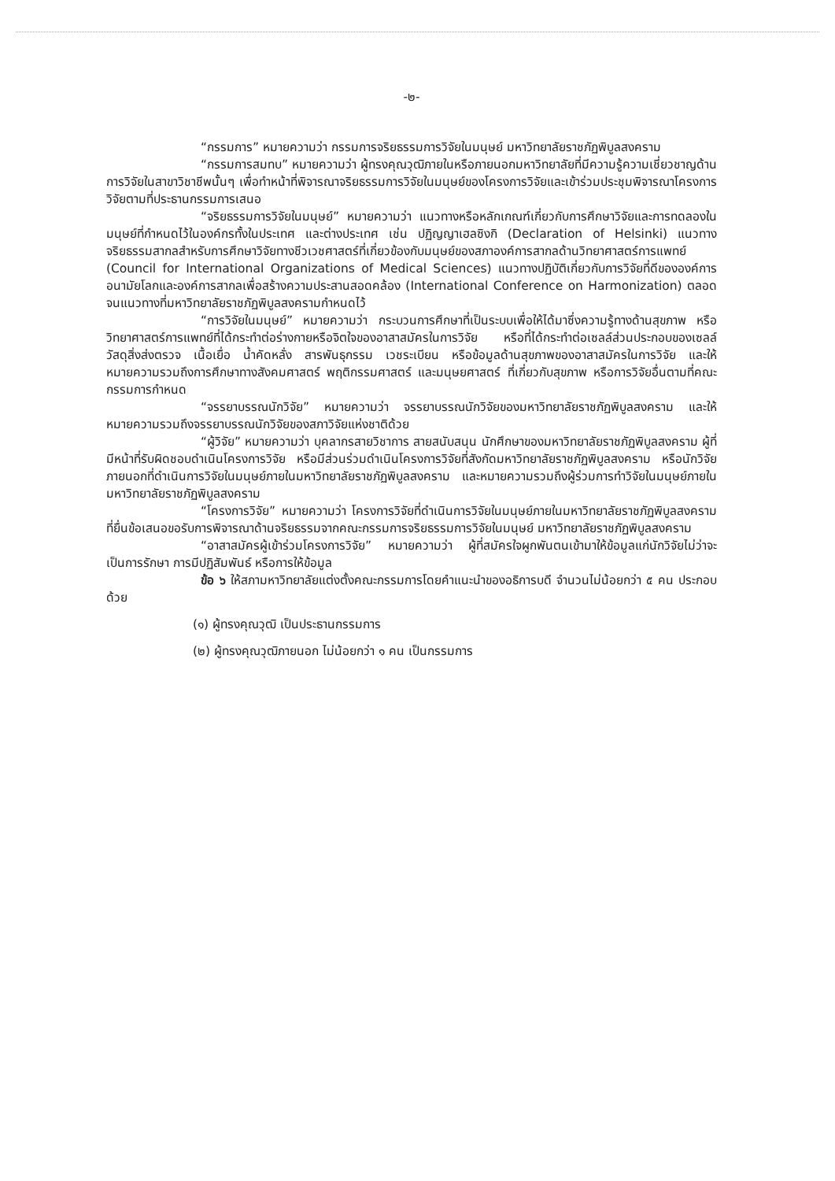-๒-
“กรรมการ” หมายความว่า กรรมการจริยธรรมการวิจัยในมนุษย์ มหาวิทยาลัยราชภัฏพิบูลสงคราม
“กรรมการสมทบ” หมายความว่า ผู้ทรงคุณวุฒิภายในหรือภายนอกมหาวิทยาลัยที่มีความรู้ความเชี่ยวชาญด้านการวิจัยในสาขาวิชาชีพนั้นๆ เพื่อทำหน้าที่พิจารณาจริยธรรมการวิจัยในมนุษย์ของโครงการวิจัยและเข้าร่วมประชุมพิจารณาโครงการวิจัยตามที่ประธานกรรมการเสนอ
“จริยธรรมการวิจัยในมนุษย์” หมายความว่า แนวทางหรือหลักเกณฑ์เกี่ยวกับการศึกษาวิจัยและการทดลองในมนุษย์ที่กำหนดไว้ในองค์กรทั้งในประเทศ และต่างประเทศ เช่น ปฏิญญาเฮลซิงกิ (Declaration of Helsinki) แนวทางจริยธรรมสากลสำหรับการศึกษาวิจัยทางชีวเวชศาสตร์ที่เกี่ยวข้องกับมนุษย์ของสภาองค์การสากลด้านวิทยาศาสตร์การแพทย์ (Council for International Organizations of Medical Sciences) แนวทางปฏิบัติเกี่ยวกับการวิจัยที่ดีขององค์การอนามัยโลกและองค์การสากลเพื่อสร้างความประสานสอดคล้อง (International Conference on Harmonization) ตลอดจนแนวทางที่มหาวิทยาลัยราชภัฏพิบูลสงครามกำหนดไว้
“การวิจัยในมนุษย์” หมายความว่า กระบวนการศึกษาที่เป็นระบบเพื่อให้ได้มาซึ่งความรู้ทางด้านสุขภาพ หรือวิทยาศาสตร์การแพทย์ที่ได้กระทำต่อร่างกายหรือจิตใจของอาสาสมัครในการวิจัย หรือที่ได้กระทำต่อเซลล์ส่วนประกอบของเซลล์ วัสดุสิ่งส่งตรวจ เนื้อเยื่อ น้ำคัดหลั่ง สารพันธุกรรม เวชระเบียน หรือข้อมูลด้านสุขภาพของอาสาสมัครในการวิจัย และให้หมายความรวมถึงการศึกษาทางสังคมศาสตร์ พฤติกรรมศาสตร์ และมนุษยศาสตร์ ที่เกี่ยวกับสุขภาพ หรือการวิจัยอื่นตามที่คณะกรรมการกำหนด
“จรรยาบรรณนักวิจัย” หมายความว่า จรรยาบรรณนักวิจัยของมหาวิทยาลัยราชภัฏพิบูลสงคราม และให้หมายความรวมถึงจรรยาบรรณนักวิจัยของสภาวิจัยแห่งชาติด้วย
“ผู้วิจัย” หมายความว่า บุคลากรสายวิชาการ สายสนับสนุน นักศึกษาของมหาวิทยาลัยราชภัฏพิบูลสงคราม ผู้ที่มีหน้าที่รับผิดชอบดำเนินโครงการวิจัย หรือมีส่วนร่วมดำเนินโครงการวิจัยที่สังกัดมหาวิทยาลัยราชภัฏพิบูลสงคราม หรือนักวิจัยภายนอกที่ดำเนินการวิจัยในมนุษย์ภายในมหาวิทยาลัยราชภัฏพิบูลสงคราม และหมายความรวมถึงผู้ร่วมการทำวิจัยในมนุษย์ภายในมหาวิทยาลัยราชภัฏพิบูลสงคราม
“โครงการวิจัย” หมายความว่า โครงการวิจัยที่ดำเนินการวิจัยในมนุษย์ภายในมหาวิทยาลัยราชภัฏพิบูลสงครามที่ยื่นข้อเสนอขอรับการพิจารณาด้านจริยธรรมจากคณะกรรมการจริยธรรมการวิจัยในมนุษย์ มหาวิทยาลัยราชภัฏพิบูลสงคราม
“อาสาสมัครผู้เข้าร่วมโครงการวิจัย” หมายความว่า ผู้ที่สมัครใจผูกพันตนเข้ามาให้ข้อมูลแก่นักวิจัยไม่ว่าจะเป็นการรักษา การมีปฏิสัมพันธ์ หรือการให้ข้อมูล
ข้อ ๖ ให้สภามหาวิทยาลัยแต่งตั้งคณะกรรมการโดยคำแนะนำของอธิการบดี จำนวนไม่น้อยกว่า ๕ คน ประกอบด้วย
(๑) ผู้ทรงคุณวุฒิ เป็นประธานกรรมการ
(๒) ผู้ทรงคุณวุฒิภายนอก ไม่น้อยกว่า ๑ คน เป็นกรรมการ